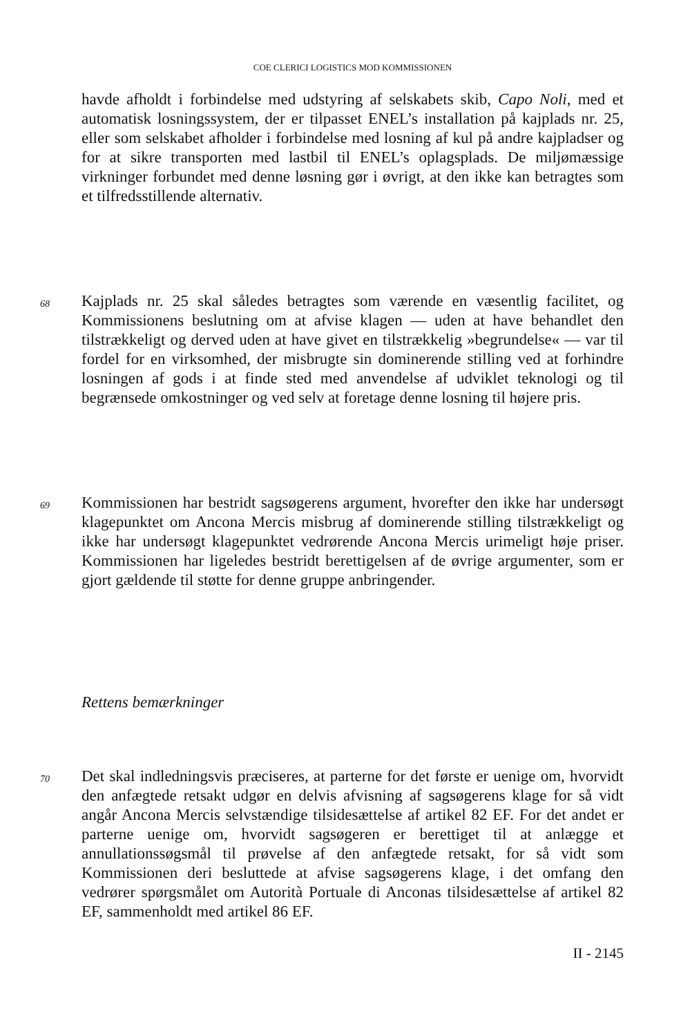COE CLERICI LOGISTICS MOD KOMMISSIONEN
havde afholdt i forbindelse med udstyring af selskabets skib, Capo Noli, med et automatisk losningssystem, der er tilpasset ENEL’s installation på kajplads nr. 25, eller som selskabet afholder i forbindelse med losning af kul på andre kajpladser og for at sikre transporten med lastbil til ENEL’s oplagsplads. De miljømæssige virkninger forbundet med denne løsning gør i øvrigt, at den ikke kan betragtes som et tilfredsstillende alternativ.
68
Kajplads nr. 25 skal således betragtes som værende en væsentlig facilitet, og Kommissionens beslutning om at afvise klagen — uden at have behandlet den tilstrækkeligt og derved uden at have givet en tilstrækkelig »begrundelse« — var til fordel for en virksomhed, der misbrugte sin dominerende stilling ved at forhindre losningen af gods i at finde sted med anvendelse af udviklet teknologi og til begrænsede omkostninger og ved selv at foretage denne losning til højere pris.
69
Kommissionen har bestridt sagsøgerens argument, hvorefter den ikke har undersøgt klagepunktet om Ancona Mercis misbrug af dominerende stilling tilstrækkeligt og ikke har undersøgt klagepunktet vedrørende Ancona Mercis urimeligt høje priser. Kommissionen har ligeledes bestridt berettigelsen af de øvrige argumenter, som er gjort gældende til støtte for denne gruppe anbringender.
Rettens bemærkninger
70
Det skal indledningsvis præciseres, at parterne for det første er uenige om, hvorvidt den anfægtede retsakt udgør en delvis afvisning af sagsøgerens klage for så vidt angår Ancona Mercis selvstændige tilsidesættelse af artikel 82 EF. For det andet er parterne uenige om, hvorvidt sagsøgeren er berettiget til at anlægge et annullationssøgsmål til prøvelse af den anfægtede retsakt, for så vidt som Kommissionen deri besluttede at afvise sagsøgerens klage, i det omfang den vedrører spørgsmålet om Autorità Portuale di Anconas tilsidesættelse af artikel 82 EF, sammenholdt med artikel 86 EF.
II - 2145